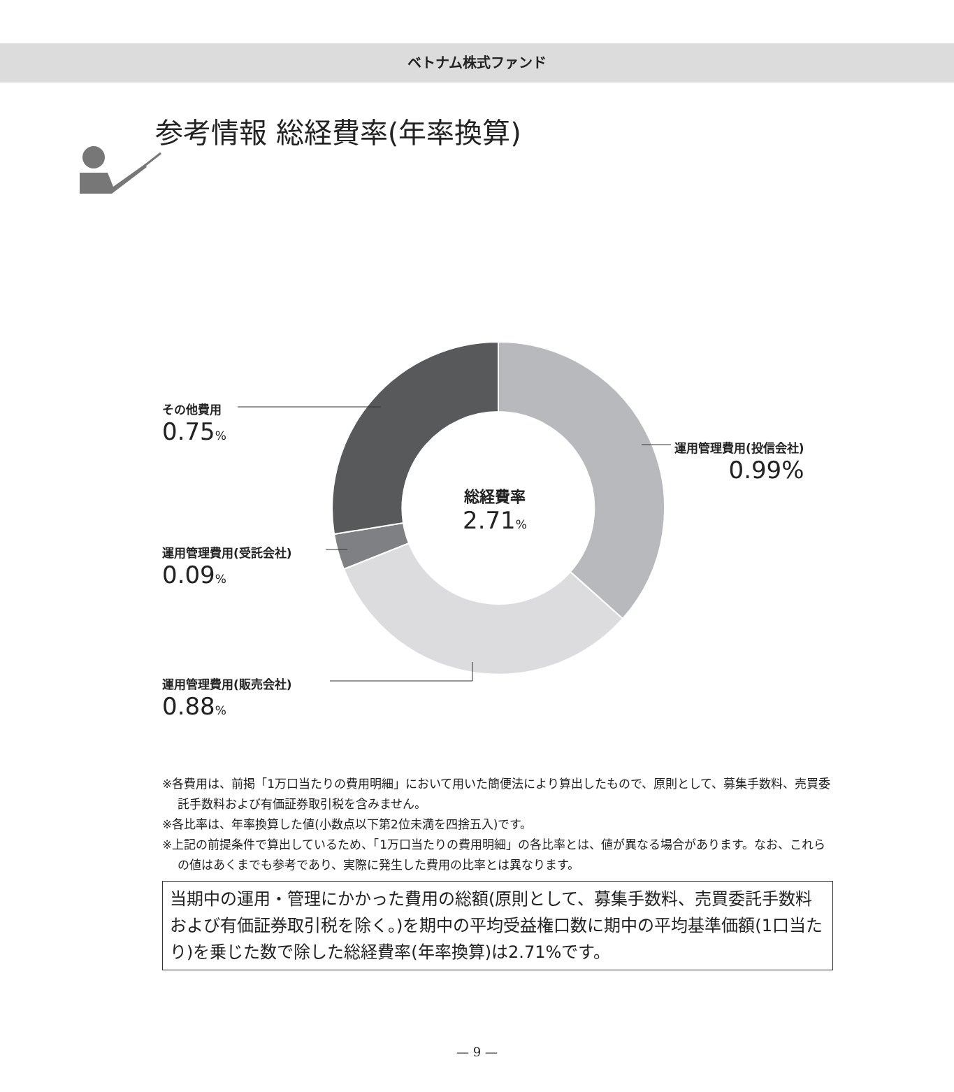ベトナム株式ファンド
参考情報 総経費率(年率換算)
その他費用
0.75%
運用管理費用(投信会社)
0.99%
総経費率
2.71%
運用管理費用(受託会社)
0.09%
運用管理費用(販売会社)
0.88%
※各費用は、前掲「1万口当たりの費用明細」において用いた簡便法により算出したもので、原則として、募集手数料、売買委託手数料および有価証券取引税を含みません。
※各比率は、年率換算した値(小数点以下第2位未満を四捨五入)です。
※上記の前提条件で算出しているため、「1万口当たりの費用明細」の各比率とは、値が異なる場合があります。なお、これらの値はあくまでも参考であり、実際に発生した費用の比率とは異なります。
当期中の運用・管理にかかった費用の総額(原則として、募集手数料、売買委託手数料および有価証券取引税を除く。)を期中の平均受益権口数に期中の平均基準価額(1口当たり)を乗じた数で除した総経費率(年率換算)は2.71%です。
— 9 —